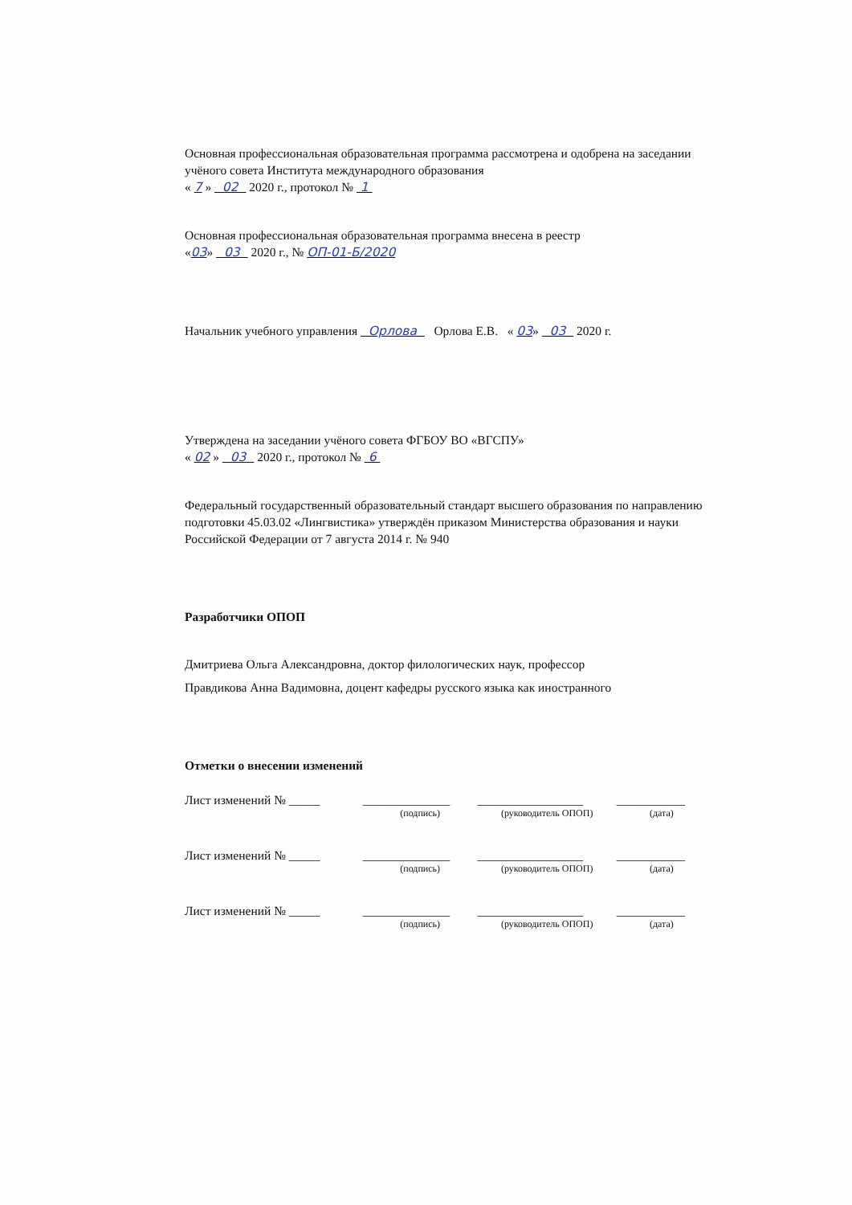Основная профессиональная образовательная программа рассмотрена и одобрена на заседании учёного совета Института международного образования
« 7 » 02 2020 г., протокол № 1
Основная профессиональная образовательная программа внесена в реестр
«03» 03 2020 г., № ОП-01-Б/2020
Начальник учебного управления Орлова Орлова Е.В. « 03» 03 2020 г.
Утверждена на заседании учёного совета ФГБОУ ВО «ВГСПУ»
« 02 » 03 2020 г., протокол № 6
Федеральный государственный образовательный стандарт высшего образования по направлению подготовки 45.03.02 «Лингвистика» утверждён приказом Министерства образования и науки Российской Федерации от 7 августа 2014 г. № 940
Разработчики ОПОП
Дмитриева Ольга Александровна, доктор филологических наук, профессор
Правдикова Анна Вадимовна, доцент кафедры русского языка как иностранного
Отметки о внесении изменений
| Лист изменений № _____ | ______________ | _________________ | ___________ |
| | (подпись) | (руководитель ОПОП) | (дата) |
| Лист изменений № _____ | ______________ | _________________ | ___________ |
| | (подпись) | (руководитель ОПОП) | (дата) |
| Лист изменений № _____ | ______________ | _________________ | ___________ |
| | (подпись) | (руководитель ОПОП) | (дата) |